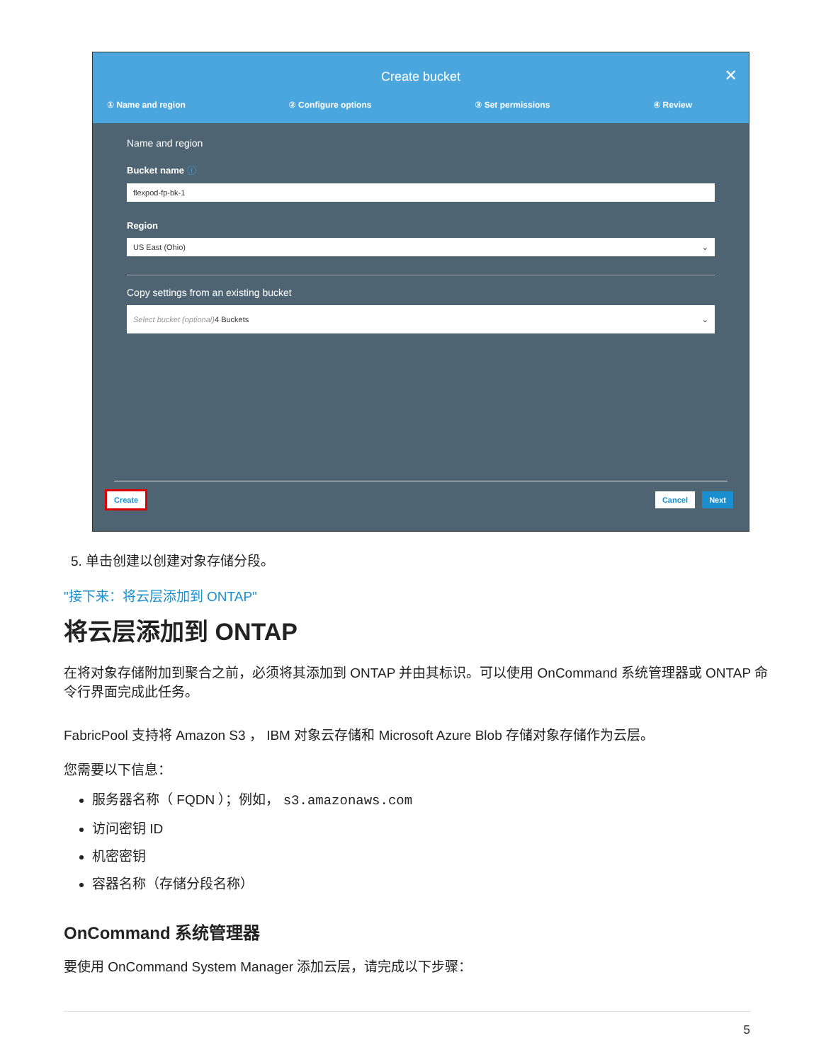Create bucket
✕
① Name and region ② Configure options ③ Set permissions ④ Review
Name and region
Bucket name ⓘ
flexpod-fp-bk-1
Region
US East (Ohio) ⌄
Copy settings from an existing bucket
Select bucket (optional) 4 Buckets ⌄
Create Cancel Next
5. 单击创建以创建对象存储分段。
"接下来：将云层添加到 ONTAP"
将云层添加到 ONTAP
在将对象存储附加到聚合之前，必须将其添加到 ONTAP 并由其标识。可以使用 OnCommand 系统管理器或 ONTAP 命令行界面完成此任务。
FabricPool 支持将 Amazon S3 ， IBM 对象云存储和 Microsoft Azure Blob 存储对象存储作为云层。
您需要以下信息：
服务器名称（ FQDN ）；例如， s3.amazonaws.com
访问密钥 ID
机密密钥
容器名称（存储分段名称）
OnCommand 系统管理器
要使用 OnCommand System Manager 添加云层，请完成以下步骤：
5